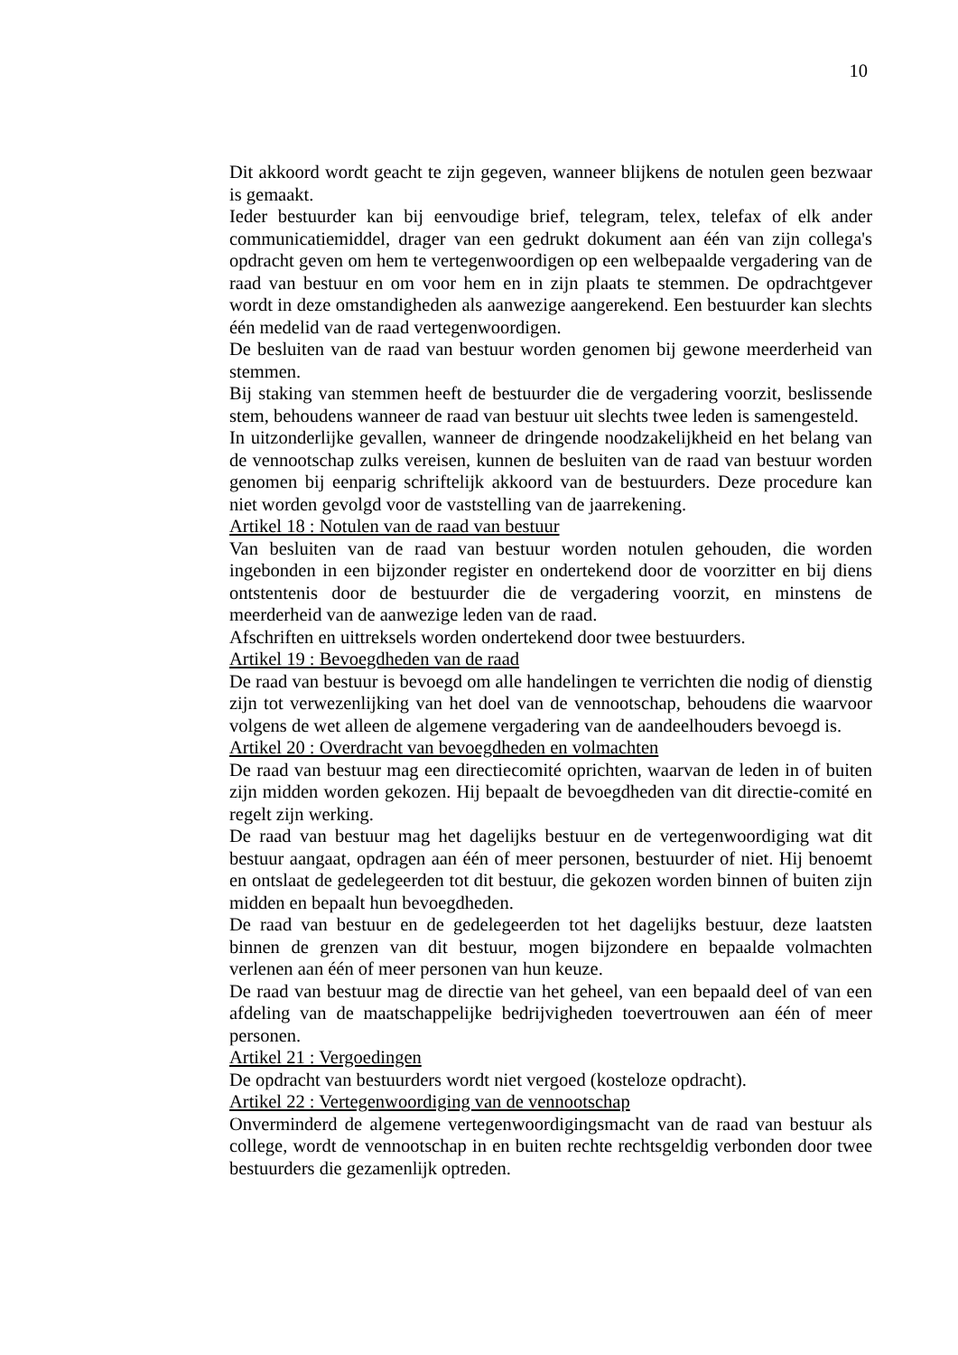10
Dit akkoord wordt geacht te zijn gegeven, wanneer blijkens de notulen geen bezwaar is gemaakt.
Ieder bestuurder kan bij eenvoudige brief, telegram, telex, telefax of elk ander communicatiemiddel, drager van een gedrukt dokument aan één van zijn collega's opdracht geven om hem te vertegenwoordigen op een welbepaalde vergadering van de raad van bestuur en om voor hem en in zijn plaats te stemmen. De opdrachtgever wordt in deze omstandigheden als aanwezige aangerekend. Een bestuurder kan slechts één medelid van de raad vertegenwoordigen.
De besluiten van de raad van bestuur worden genomen bij gewone meerderheid van stemmen.
Bij staking van stemmen heeft de bestuurder die de vergadering voorzit, beslissende stem, behoudens wanneer de raad van bestuur uit slechts twee leden is samengesteld.
In uitzonderlijke gevallen, wanneer de dringende noodzakelijkheid en het belang van de vennootschap zulks vereisen, kunnen de besluiten van de raad van bestuur worden genomen bij eenparig schriftelijk akkoord van de bestuurders. Deze procedure kan niet worden gevolgd voor de vaststelling van de jaarrekening.
Artikel 18 : Notulen van de raad van bestuur
Van besluiten van de raad van bestuur worden notulen gehouden, die worden ingebonden in een bijzonder register en ondertekend door de voorzitter en bij diens ontstentenis door de bestuurder die de vergadering voorzit, en minstens de meerderheid van de aanwezige leden van de raad.
Afschriften en uittreksels worden ondertekend door twee bestuurders.
Artikel 19 : Bevoegdheden van de raad
De raad van bestuur is bevoegd om alle handelingen te verrichten die nodig of dienstig zijn tot verwezenlijking van het doel van de vennootschap, behoudens die waarvoor volgens de wet alleen de algemene vergadering van de aandeelhouders bevoegd is.
Artikel 20 : Overdracht van bevoegdheden en volmachten
De raad van bestuur mag een directiecomité oprichten, waarvan de leden in of buiten zijn midden worden gekozen. Hij bepaalt de bevoegdheden van dit directie-comité en regelt zijn werking.
De raad van bestuur mag het dagelijks bestuur en de vertegenwoordiging wat dit bestuur aangaat, opdragen aan één of meer personen, bestuurder of niet. Hij benoemt en ontslaat de gedelegeerden tot dit bestuur, die gekozen worden binnen of buiten zijn midden en bepaalt hun bevoegdheden.
De raad van bestuur en de gedelegeerden tot het dagelijks bestuur, deze laatsten binnen de grenzen van dit bestuur, mogen bijzondere en bepaalde volmachten verlenen aan één of meer personen van hun keuze.
De raad van bestuur mag de directie van het geheel, van een bepaald deel of van een afdeling van de maatschappelijke bedrijvigheden toevertrouwen aan één of meer personen.
Artikel 21 : Vergoedingen
De opdracht van bestuurders wordt niet vergoed (kosteloze opdracht).
Artikel 22 : Vertegenwoordiging van de vennootschap
Onverminderd de algemene vertegenwoordigingsmacht van de raad van bestuur als college, wordt de vennootschap in en buiten rechte rechtsgeldig verbonden door twee bestuurders die gezamenlijk optreden.